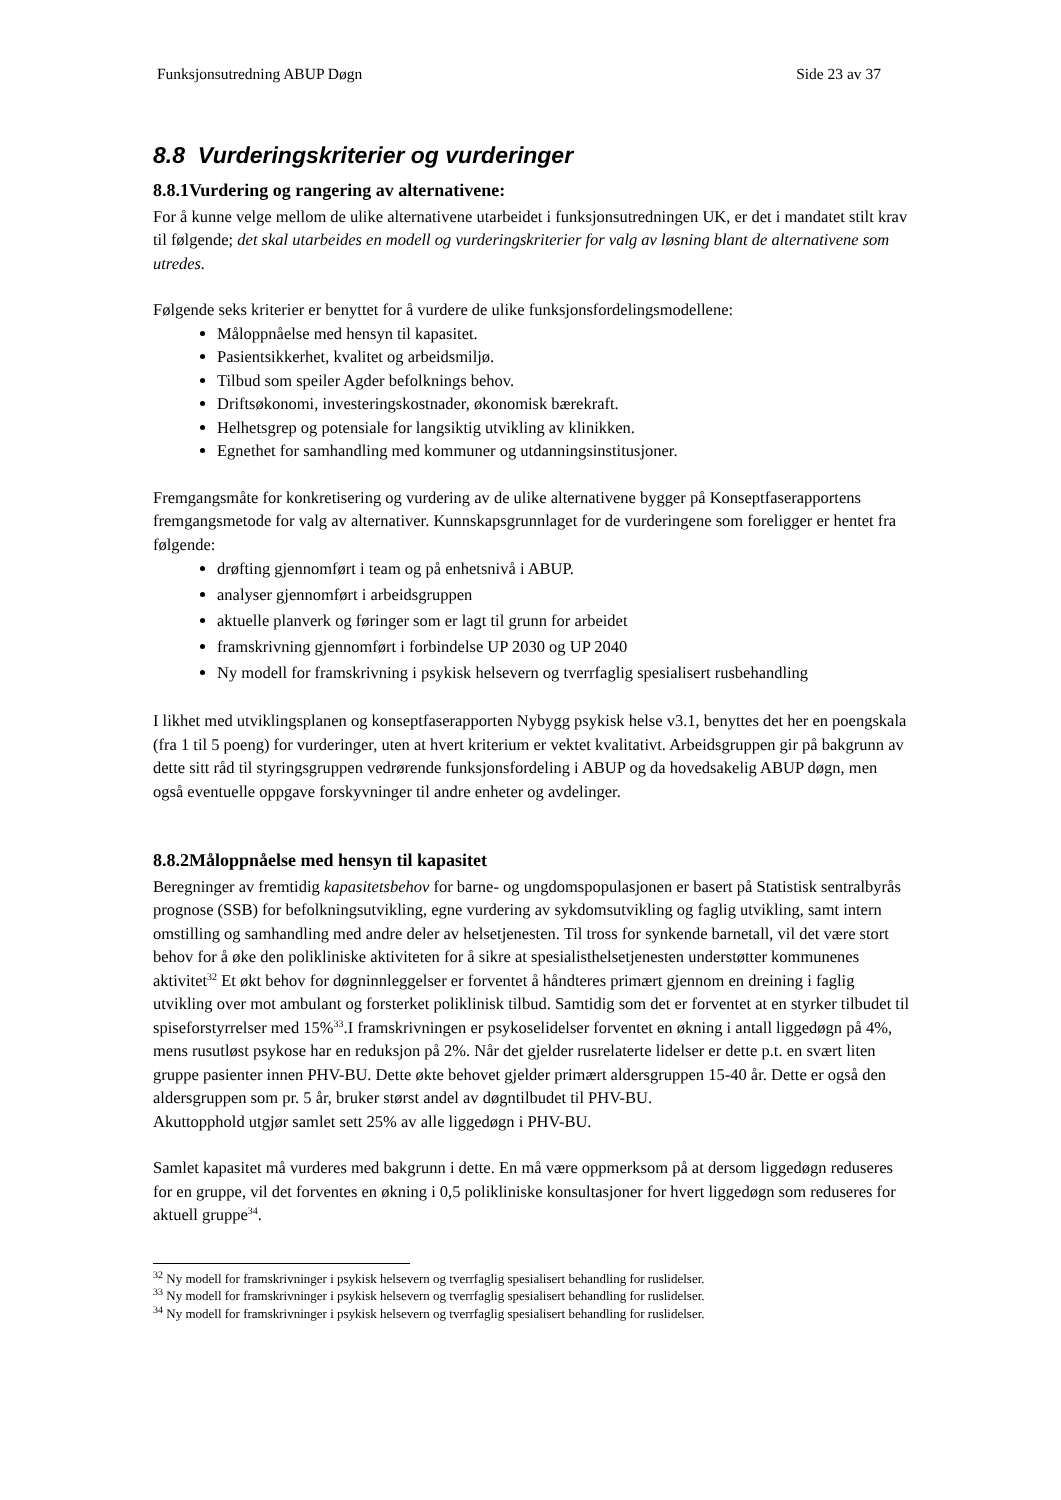Funksjonsutredning ABUP Døgn Side 23 av 37
8.8 Vurderingskriterier og vurderinger
8.8.1Vurdering og rangering av alternativene:
For å kunne velge mellom de ulike alternativene utarbeidet i funksjonsutredningen UK, er det i mandatet stilt krav til følgende; det skal utarbeides en modell og vurderingskriterier for valg av løsning blant de alternativene som utredes.
Følgende seks kriterier er benyttet for å vurdere de ulike funksjonsfordelingsmodellene:
Måloppnåelse med hensyn til kapasitet.
Pasientsikkerhet, kvalitet og arbeidsmiljø.
Tilbud som speiler Agder befolknings behov.
Driftsøkonomi, investeringskostnader, økonomisk bærekraft.
Helhetsgrep og potensiale for langsiktig utvikling av klinikken.
Egnethet for samhandling med kommuner og utdanningsinstitusjoner.
Fremgangsmåte for konkretisering og vurdering av de ulike alternativene bygger på Konseptfaserapportens fremgangsmetode for valg av alternativer. Kunnskapsgrunnlaget for de vurderingene som foreligger er hentet fra følgende:
drøfting gjennomført i team og på enhetsnivå i ABUP.
analyser gjennomført i arbeidsgruppen
aktuelle planverk og føringer som er lagt til grunn for arbeidet
framskrivning gjennomført i forbindelse UP 2030 og UP 2040
Ny modell for framskrivning i psykisk helsevern og tverrfaglig spesialisert rusbehandling
I likhet med utviklingsplanen og konseptfaserapporten Nybygg psykisk helse v3.1, benyttes det her en poengskala (fra 1 til 5 poeng) for vurderinger, uten at hvert kriterium er vektet kvalitativt. Arbeidsgruppen gir på bakgrunn av dette sitt råd til styringsgruppen vedrørende funksjonsfordeling i ABUP og da hovedsakelig ABUP døgn, men også eventuelle oppgave forskyvninger til andre enheter og avdelinger.
8.8.2Måloppnåelse med hensyn til kapasitet
Beregninger av fremtidig kapasitetsbehov for barne- og ungdomspopulasjonen er basert på Statistisk sentralbyrås prognose (SSB) for befolkningsutvikling, egne vurdering av sykdomsutvikling og faglig utvikling, samt intern omstilling og samhandling med andre deler av helsetjenesten. Til tross for synkende barnetall, vil det være stort behov for å øke den polikliniske aktiviteten for å sikre at spesialisthelsetjenesten understøtter kommunenes aktivitet<sup>32</sup> Et økt behov for døgninnleggelser er forventet å håndteres primært gjennom en dreining i faglig utvikling over mot ambulant og forsterket poliklinisk tilbud. Samtidig som det er forventet at en styrker tilbudet til spiseforstyrrelser med 15%<sup>33</sup>.I framskrivningen er psykoselidelser forventet en økning i antall liggedøgn på 4%, mens rusutløst psykose har en reduksjon på 2%. Når det gjelder rusrelaterte lidelser er dette p.t. en svært liten gruppe pasienter innen PHV-BU. Dette økte behovet gjelder primært aldersgruppen 15-40 år. Dette er også den aldersgruppen som pr. 5 år, bruker størst andel av døgntilbudet til PHV-BU.
Akuttopphold utgjør samlet sett 25% av alle liggedøgn i PHV-BU.
Samlet kapasitet må vurderes med bakgrunn i dette. En må være oppmerksom på at dersom liggedøgn reduseres for en gruppe, vil det forventes en økning i 0,5 polikliniske konsultasjoner for hvert liggedøgn som reduseres for aktuell gruppe<sup>34</sup>.
<sup>32</sup> Ny modell for framskrivninger i psykisk helsevern og tverrfaglig spesialisert behandling for ruslidelser.
<sup>33</sup> Ny modell for framskrivninger i psykisk helsevern og tverrfaglig spesialisert behandling for ruslidelser.
<sup>34</sup> Ny modell for framskrivninger i psykisk helsevern og tverrfaglig spesialisert behandling for ruslidelser.